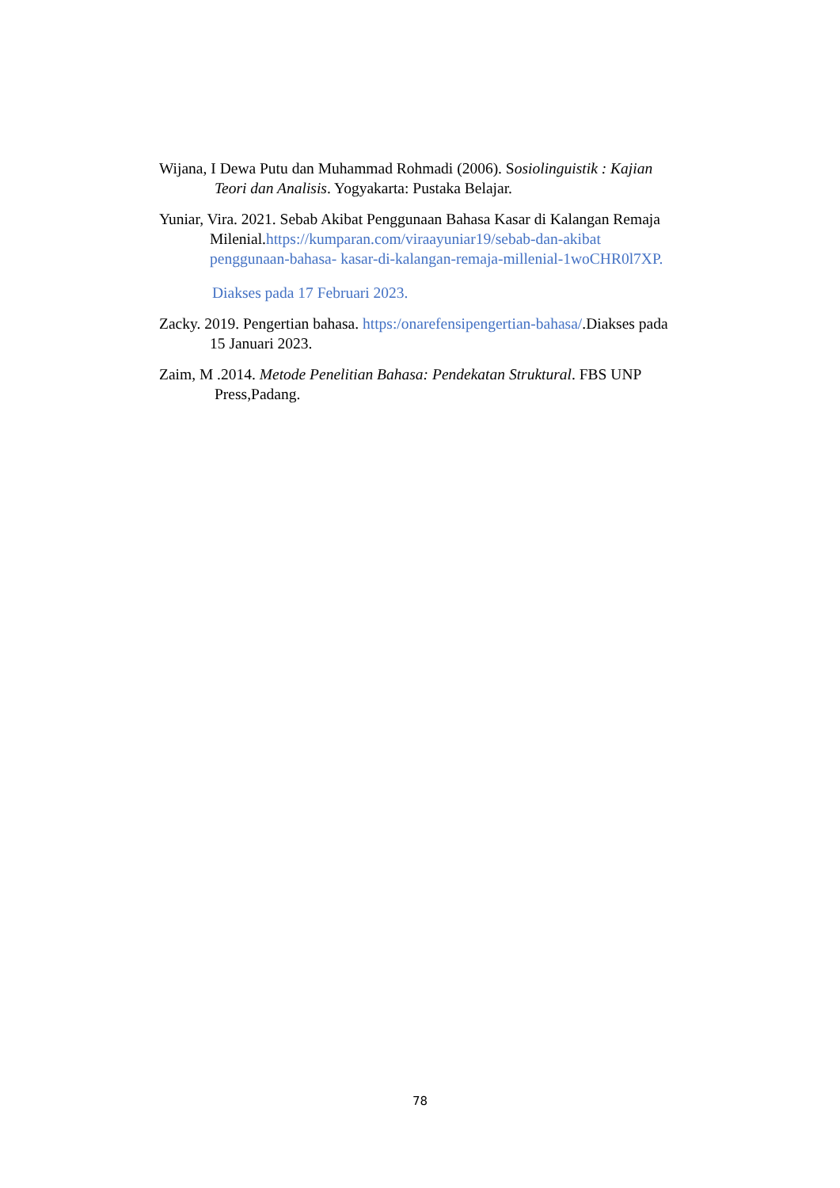Wijana, I Dewa Putu dan Muhammad Rohmadi (2006). Sosiolinguistik : Kajian
Teori dan Analisis. Yogyakarta: Pustaka Belajar.
Yuniar, Vira. 2021. Sebab Akibat Penggunaan Bahasa Kasar di Kalangan Remaja
Milenial.https://kumparan.com/viraayuniar19/sebab-dan-akibat
penggunaan-bahasa- kasar-di-kalangan-remaja-millenial-1woCHR0l7XP.
Diakses pada 17 Februari 2023.
Zacky. 2019. Pengertian bahasa. https:/onarefensipengertian-bahasa/.Diakses pada
15 Januari 2023.
Zaim, M .2014. Metode Penelitian Bahasa: Pendekatan Struktural. FBS UNP
Press,Padang.
78